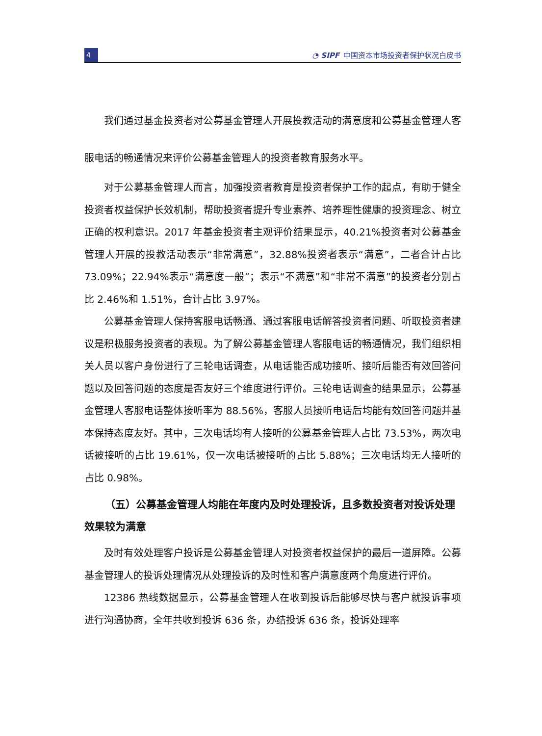4
◔ SIPF 中国资本市场投资者保护状况白皮书
我们通过基金投资者对公募基金管理人开展投教活动的满意度和公募基金管理人客服电话的畅通情况来评价公募基金管理人的投资者教育服务水平。
对于公募基金管理人而言，加强投资者教育是投资者保护工作的起点，有助于健全投资者权益保护长效机制，帮助投资者提升专业素养、培养理性健康的投资理念、树立正确的权利意识。2017 年基金投资者主观评价结果显示，40.21%投资者对公募基金管理人开展的投教活动表示“非常满意”，32.88%投资者表示“满意”，二者合计占比 73.09%；22.94%表示“满意度一般”；表示“不满意”和“非常不满意”的投资者分别占比 2.46%和 1.51%，合计占比 3.97%。
公募基金管理人保持客服电话畅通、通过客服电话解答投资者问题、听取投资者建议是积极服务投资者的表现。为了解公募基金管理人客服电话的畅通情况，我们组织相关人员以客户身份进行了三轮电话调查，从电话能否成功接听、接听后能否有效回答问题以及回答问题的态度是否友好三个维度进行评价。三轮电话调查的结果显示，公募基金管理人客服电话整体接听率为 88.56%，客服人员接听电话后均能有效回答问题并基本保持态度友好。其中，三次电话均有人接听的公募基金管理人占比 73.53%，两次电话被接听的占比 19.61%，仅一次电话被接听的占比 5.88%；三次电话均无人接听的占比 0.98%。
（五）公募基金管理人均能在年度内及时处理投诉，且多数投资者对投诉处理效果较为满意
及时有效处理客户投诉是公募基金管理人对投资者权益保护的最后一道屏障。公募基金管理人的投诉处理情况从处理投诉的及时性和客户满意度两个角度进行评价。
12386 热线数据显示，公募基金管理人在收到投诉后能够尽快与客户就投诉事项进行沟通协商，全年共收到投诉 636 条，办结投诉 636 条，投诉处理率